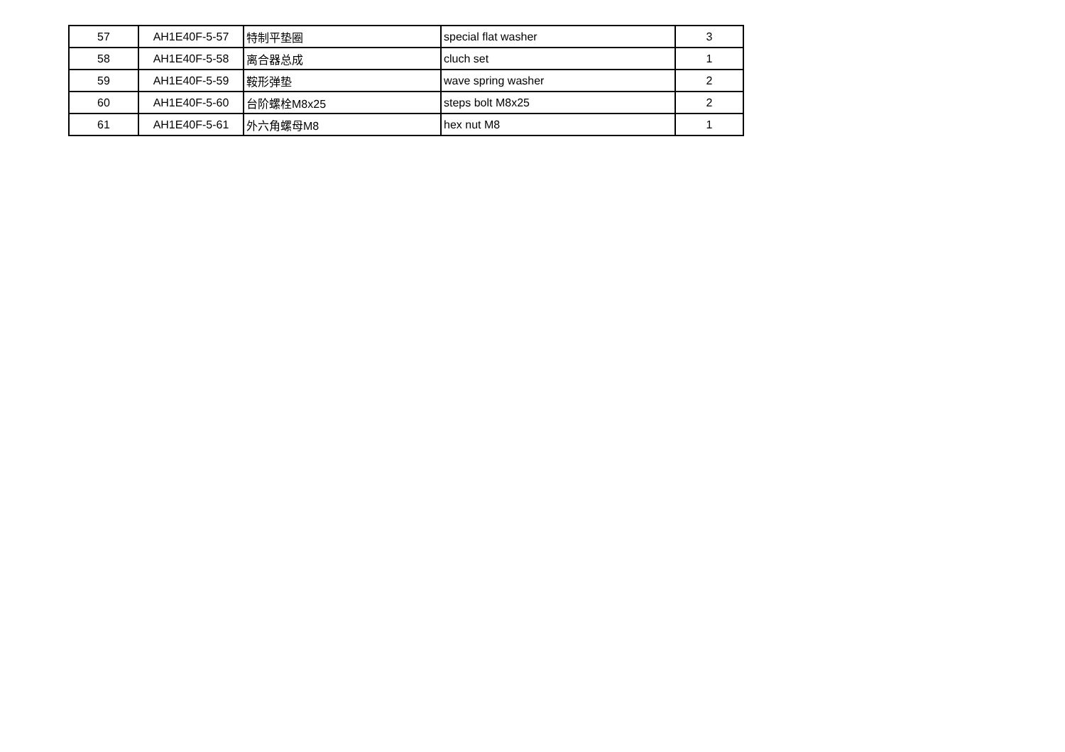| 57 | AH1E40F-5-57 | 特制平垫圈 | special flat washer | 3 |
| 58 | AH1E40F-5-58 | 离合器总成 | cluch set | 1 |
| 59 | AH1E40F-5-59 | 鞍形弹垫 | wave spring washer | 2 |
| 60 | AH1E40F-5-60 | 台阶螺栓M8x25 | steps bolt M8x25 | 2 |
| 61 | AH1E40F-5-61 | 外六角螺母M8 | hex nut M8 | 1 |